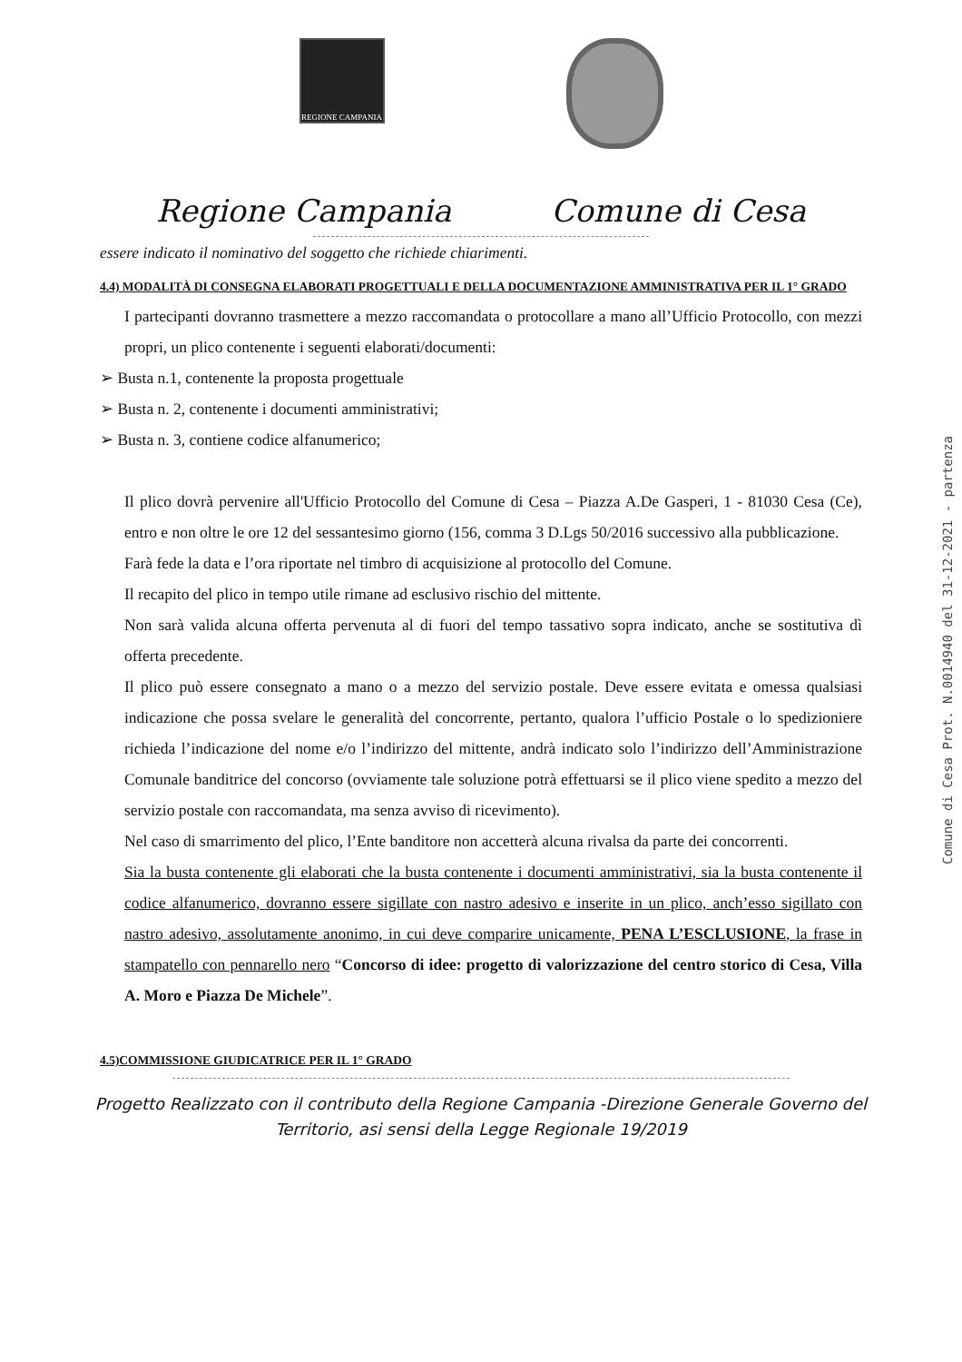REGIONE CAMPANIA
Regione Campania Comune di Cesa
essere indicato il nominativo del soggetto che richiede chiarimenti.
4.4) MODALITÀ DI CONSEGNA ELABORATI PROGETTUALI E DELLA DOCUMENTAZIONE AMMINISTRATIVA PER IL 1° GRADO
I partecipanti dovranno trasmettere a mezzo raccomandata o protocollare a mano all’Ufficio Protocollo, con mezzi propri, un plico contenente i seguenti elaborati/documenti:
➢ Busta n.1, contenente la proposta progettuale
➢ Busta n. 2, contenente i documenti amministrativi;
➢ Busta n. 3, contiene codice alfanumerico;
Il plico dovrà pervenire all'Ufficio Protocollo del Comune di Cesa – Piazza A.De Gasperi, 1 - 81030 Cesa (Ce), entro e non oltre le ore 12 del sessantesimo giorno (156, comma 3 D.Lgs 50/2016 successivo alla pubblicazione.
Farà fede la data e l’ora riportate nel timbro di acquisizione al protocollo del Comune.
Il recapito del plico in tempo utile rimane ad esclusivo rischio del mittente.
Non sarà valida alcuna offerta pervenuta al di fuori del tempo tassativo sopra indicato, anche se sostitutiva dì offerta precedente.
Il plico può essere consegnato a mano o a mezzo del servizio postale. Deve essere evitata e omessa qualsiasi indicazione che possa svelare le generalità del concorrente, pertanto, qualora l’ufficio Postale o lo spedizioniere richieda l’indicazione del nome e/o l’indirizzo del mittente, andrà indicato solo l’indirizzo dell’Amministrazione Comunale banditrice del concorso (ovviamente tale soluzione potrà effettuarsi se il plico viene spedito a mezzo del servizio postale con raccomandata, ma senza avviso di ricevimento).
Nel caso di smarrimento del plico, l’Ente banditore non accetterà alcuna rivalsa da parte dei concorrenti.
Sia la busta contenente gli elaborati che la busta contenente i documenti amministrativi, sia la busta contenente il codice alfanumerico, dovranno essere sigillate con nastro adesivo e inserite in un plico, anch’esso sigillato con nastro adesivo, assolutamente anonimo, in cui deve comparire unicamente, PENA L’ESCLUSIONE, la frase in stampatello con pennarello nero “Concorso di idee: progetto di valorizzazione del centro storico di Cesa, Villa A. Moro e Piazza De Michele”.
4.5)COMMISSIONE GIUDICATRICE PER IL 1° GRADO
Progetto Realizzato con il contributo della Regione Campania -Direzione Generale Governo del
Territorio, asi sensi della Legge Regionale 19/2019
Comune di Cesa Prot. N.0014940 del 31-12-2021 - partenza